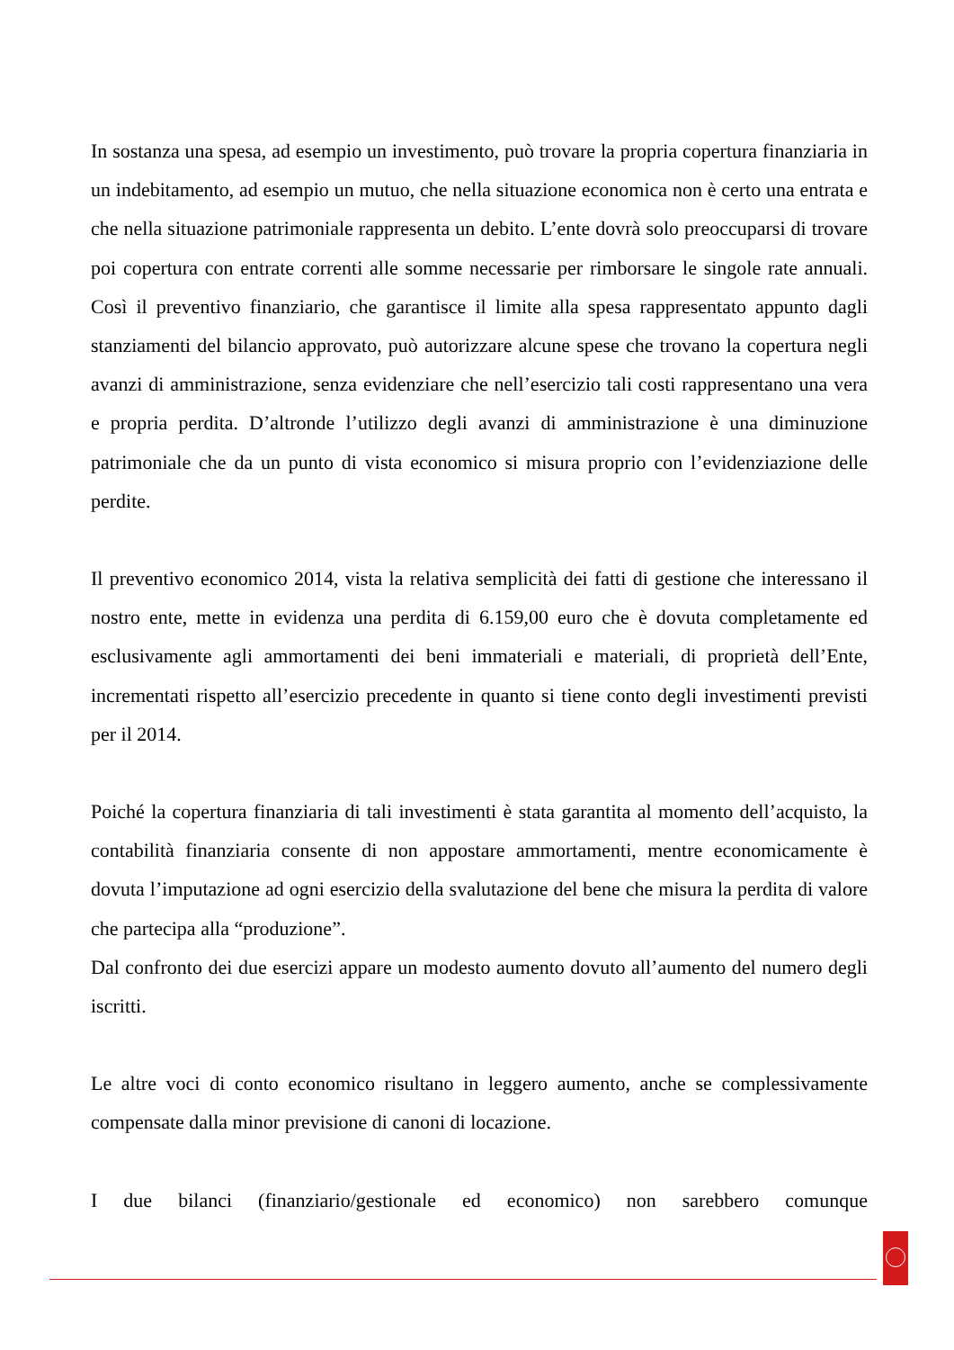In sostanza una spesa, ad esempio un investimento, può trovare la propria copertura finanziaria in un indebitamento, ad esempio un mutuo, che nella situazione economica non è certo una entrata e che nella situazione patrimoniale rappresenta un debito. L’ente dovrà solo preoccuparsi di trovare poi copertura con entrate correnti alle somme necessarie per rimborsare le singole rate annuali. Così il preventivo finanziario, che garantisce il limite alla spesa rappresentato appunto dagli stanziamenti del bilancio approvato, può autorizzare alcune spese che trovano la copertura negli avanzi di amministrazione, senza evidenziare che nell’esercizio tali costi rappresentano una vera e propria perdita. D’altronde l’utilizzo degli avanzi di amministrazione è una diminuzione patrimoniale che da un punto di vista economico si misura proprio con l’evidenziazione delle perdite.
Il preventivo economico 2014, vista la relativa semplicità dei fatti di gestione che interessano il nostro ente, mette in evidenza una perdita di 6.159,00 euro che è dovuta completamente ed esclusivamente agli ammortamenti dei beni immateriali e materiali, di proprietà dell’Ente, incrementati rispetto all’esercizio precedente in quanto si tiene conto degli investimenti previsti per il 2014.
Poiché la copertura finanziaria di tali investimenti è stata garantita al momento dell’acquisto, la contabilità finanziaria consente di non appostare ammortamenti, mentre economicamente è dovuta l’imputazione ad ogni esercizio della svalutazione del bene che misura la perdita di valore che partecipa alla “produzione”.
Dal confronto dei due esercizi appare un modesto aumento dovuto all’aumento del numero degli iscritti.
Le altre voci di conto economico risultano in leggero aumento, anche se complessivamente compensate dalla minor previsione di canoni di locazione.
I due bilanci (finanziario/gestionale ed economico) non sarebbero comunque